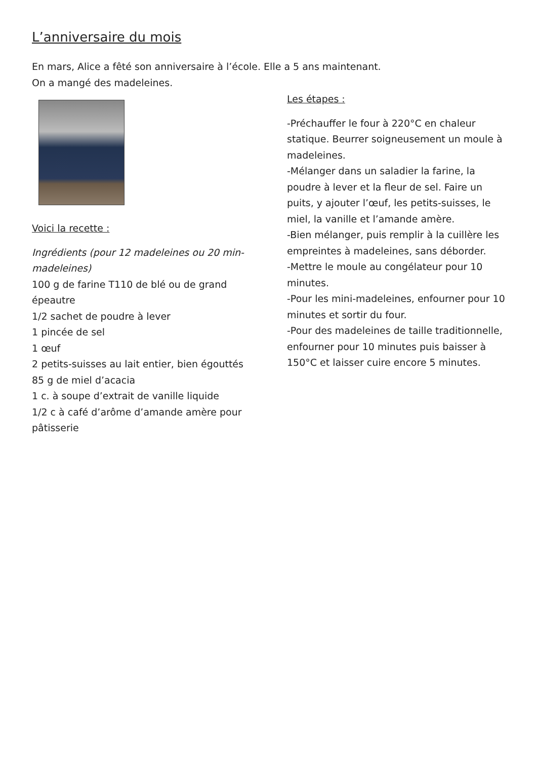L’anniversaire du mois
En mars, Alice a fêté son anniversaire à l’école. Elle a 5 ans maintenant.
On a mangé des madeleines.
Voici la recette :
Ingrédients (pour 12 madeleines ou 20 min-madeleines)
100 g de farine T110 de blé ou de grand épeautre
1/2 sachet de poudre à lever
1 pincée de sel
1 œuf
2 petits-suisses au lait entier, bien égouttés
85 g de miel d’acacia
1 c. à soupe d’extrait de vanille liquide
1/2 c à café d’arôme d’amande amère pour pâtisserie
Les étapes :
-Préchauffer le four à 220°C en chaleur statique. Beurrer soigneusement un moule à madeleines.
-Mélanger dans un saladier la farine, la poudre à lever et la fleur de sel. Faire un puits, y ajouter l’œuf, les petits-suisses, le miel, la vanille et l’amande amère.
-Bien mélanger, puis remplir à la cuillère les empreintes à madeleines, sans déborder.
-Mettre le moule au congélateur pour 10 minutes.
-Pour les mini-madeleines, enfourner pour 10 minutes et sortir du four.
-Pour des madeleines de taille traditionnelle, enfourner pour 10 minutes puis baisser à 150°C et laisser cuire encore 5 minutes.